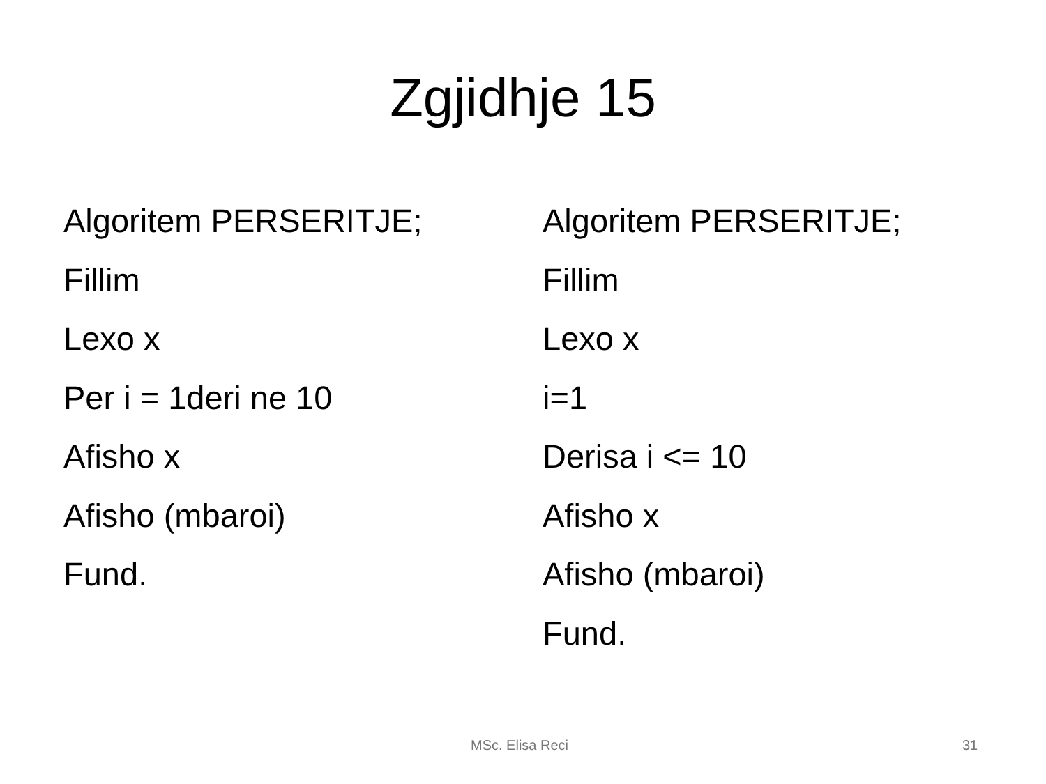Zgjidhje 15
Algoritem PERSERITJE;
Fillim
Lexo x
Per i = 1deri ne 10
Afisho x
Afisho (mbaroi)
Fund.
Algoritem PERSERITJE;
Fillim
Lexo x
i=1
Derisa i <= 10
Afisho x
Afisho (mbaroi)
Fund.
MSc. Elisa Reci 31